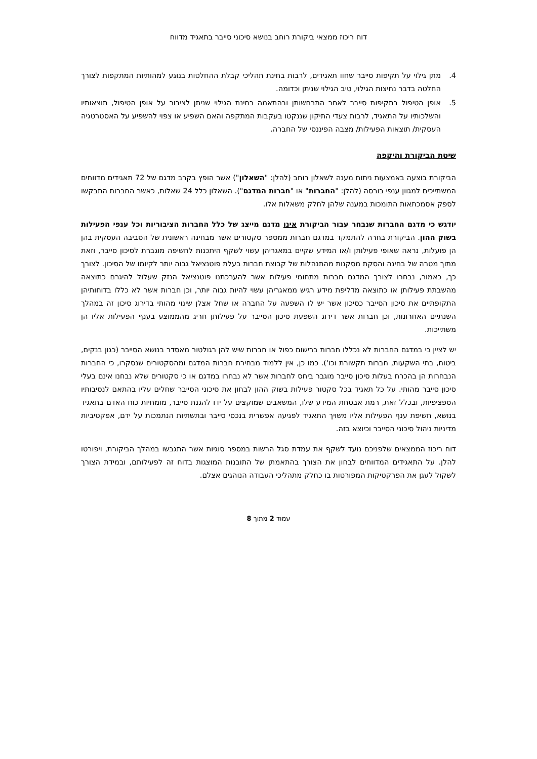דוח ריכוז ממצאי ביקורת רוחב בנושא סיכוני סייבר בתאגיד מדווח
4. מתן גילוי על תקיפות סייבר שחוו תאגידים, לרבות בחינת תהליכי קבלת ההחלטות בנוגע למהותיות המתקפות לצורך החלטה בדבר נחיצות הגילוי, טיב הגילוי שניתן וכדומה.
5. אופן הטיפול בתקיפות סייבר לאחר התרחשותן ובהתאמה בחינת הגילוי שניתן לציבור על אופן הטיפול, תוצאותיו והשלכותיו על התאגיד, לרבות צעדי התיקון שננקטו בעקבות המתקפה והאם השפיע או צפוי להשפיע על האסטרטגיה העסקית/ תוצאות הפעילות/ מצבה הפיננסי של החברה.
שיטת הביקורת והיקפה
הביקורת בוצעה באמצעות ניתוח מענה לשאלון רוחב (להלן: "השאלון") אשר הופץ בקרב מדגם של 72 תאגידים מדווחים המשתייכים למגוון ענפי בורסה (להלן: "החברות" או "חברות המדגם"). השאלון כלל 24 שאלות, כאשר החברות התבקשו לספק אסמכתאות התומכות במענה שלהן לחלק משאלות אלו.
יודגש כי מדגם החברות שנבחר עבור הביקורת אינו מדגם מייצג של כלל החברות הציבוריות וכל ענפי הפעילות בשוק ההון. הביקורת בחרה להתמקד במדגם חברות ממספר סקטורים אשר מבחינה ראשונית של הסביבה העסקית בהן הן פועלות, נראה שאופי פעילותן ו/או המידע שקיים במאגריהן עשוי לשקף היתכנות לחשיפה מוגברת לסיכון סייבר, וזאת מתוך מטרה של בחינה והסקת מסקנות מהתנהלות של קבוצת חברות בעלת פוטנציאל גבוה יותר לקיומו של הסיכון. לצורך כך, כאמור, נבחרו לצורך המדגם חברות מתחומי פעילות אשר להערכתנו פוטנציאל הנזק שעלול להיגרם כתוצאה מהשבתת פעילותן או כתוצאה מדליפת מידע רגיש ממאגריהן עשוי להיות גבוה יותר, וכן חברות אשר לא כללו בדוחותיהן התקופתיים את סיכון הסייבר כסיכון אשר יש לו השפעה על החברה או שחל אצלן שינוי מהותי בדירוג סיכון זה במהלך השנתיים האחרונות, וכן חברות אשר דירוג השפעת סיכון הסייבר על פעילותן חריג מהממוצע בענף הפעילות אליו הן משתייכות.
יש לציין כי במדגם החברות לא נכללו חברות ברישום כפול או חברות שיש להן רגולטור מאסדר בנושא הסייבר (כגון בנקים, ביטוח, בתי השקעות, חברות תקשורת וכו'). כמו כן, אין ללמוד מבחירת חברות המדגם ומהסקטורים שנסקרו, כי החברות הנבחרות הן בהכרח בעלות סיכון סייבר מוגבר ביחס לחברות אשר לא נבחרו במדגם או כי סקטורים שלא נבחנו אינם בעלי סיכון סייבר מהותי. על כל תאגיד בכל סקטור פעילות בשוק ההון לבחון את סיכוני הסייבר שחלים עליו בהתאם לנסיבותיו הספציפיות, ובכלל זאת, רמת אבטחת המידע שלו, המשאבים שמוקצים על ידו להגנת סייבר, מומחיות כוח האדם בתאגיד בנושא, חשיפת ענף הפעילות אליו משויך התאגיד לפגיעה אפשרית בנכסי סייבר ובתשתיות הנתמכות על ידם, אפקטיביות מדיניות ניהול סיכוני הסייבר וכיוצא בזה.
דוח ריכוז הממצאים שלפניכם נועד לשקף את עמדת סגל הרשות במספר סוגיות אשר התגבשו במהלך הביקורת, ויפורטו להלן. על התאגידים המדווחים לבחון את הצורך בהתאמתן של התובנות המוצגות בדוח זה לפעילותם, ובמידת הצורך לשקול לעגן את הפרקטיקות המפורטות בו כחלק מתהליכי העבודה הנוהגים אצלם.
עמוד 2 מתוך 8